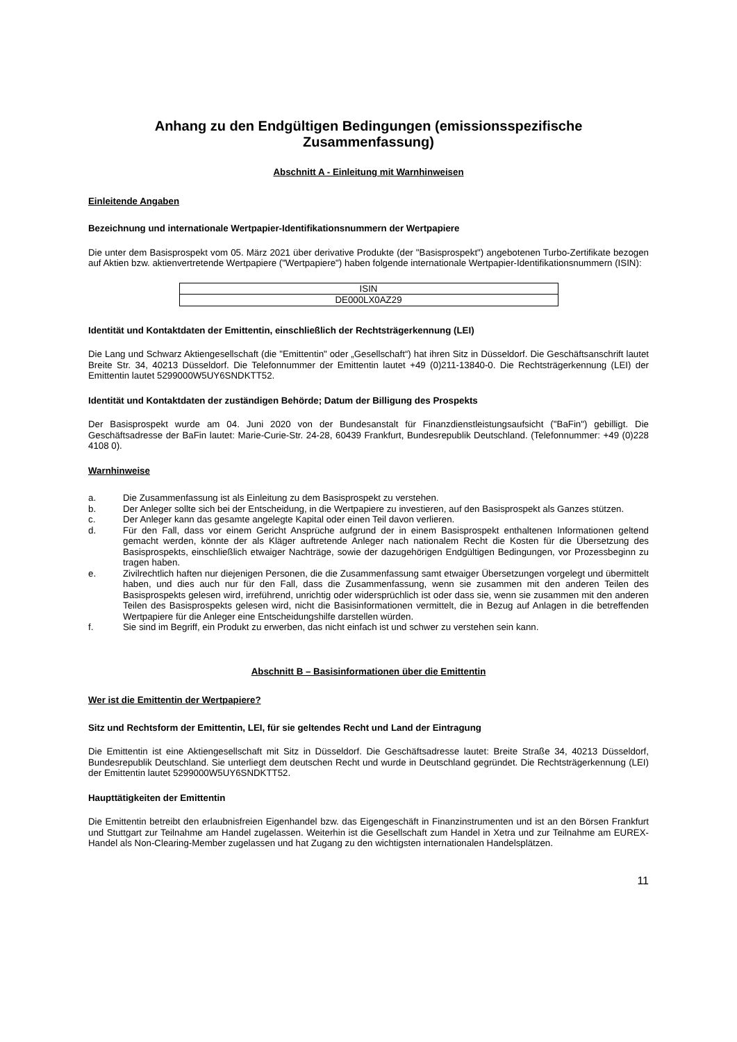Anhang zu den Endgültigen Bedingungen (emissionsspezifische
Zusammenfassung)
Abschnitt A - Einleitung mit Warnhinweisen
Einleitende Angaben
Bezeichnung und internationale Wertpapier-Identifikationsnummern der Wertpapiere
Die unter dem Basisprospekt vom 05. März 2021 über derivative Produkte (der "Basisprospekt") angebotenen Turbo-Zertifikate bezogen auf Aktien bzw. aktienvertretende Wertpapiere ("Wertpapiere") haben folgende internationale Wertpapier-Identifikationsnummern (ISIN):
| ISIN |
| --- |
| DE000LX0AZ29 |
Identität und Kontaktdaten der Emittentin, einschließlich der Rechtsträgerkennung (LEI)
Die Lang und Schwarz Aktiengesellschaft (die "Emittentin" oder „Gesellschaft“) hat ihren Sitz in Düsseldorf. Die Geschäftsanschrift lautet Breite Str. 34, 40213 Düsseldorf. Die Telefonnummer der Emittentin lautet +49 (0)211-13840-0. Die Rechtsträgerkennung (LEI) der Emittentin lautet 5299000W5UY6SNDKTT52.
Identität und Kontaktdaten der zuständigen Behörde; Datum der Billigung des Prospekts
Der Basisprospekt wurde am 04. Juni 2020 von der Bundesanstalt für Finanzdienstleistungsaufsicht ("BaFin") gebilligt. Die Geschäftsadresse der BaFin lautet: Marie-Curie-Str. 24-28, 60439 Frankfurt, Bundesrepublik Deutschland. (Telefonnummer: +49 (0)228 4108 0).
Warnhinweise
a. Die Zusammenfassung ist als Einleitung zu dem Basisprospekt zu verstehen.
b. Der Anleger sollte sich bei der Entscheidung, in die Wertpapiere zu investieren, auf den Basisprospekt als Ganzes stützen.
c. Der Anleger kann das gesamte angelegte Kapital oder einen Teil davon verlieren.
d. Für den Fall, dass vor einem Gericht Ansprüche aufgrund der in einem Basisprospekt enthaltenen Informationen geltend gemacht werden, könnte der als Kläger auftretende Anleger nach nationalem Recht die Kosten für die Übersetzung des Basisprospekts, einschließlich etwaiger Nachträge, sowie der dazugehörigen Endgültigen Bedingungen, vor Prozessbeginn zu tragen haben.
e. Zivilrechtlich haften nur diejenigen Personen, die die Zusammenfassung samt etwaiger Übersetzungen vorgelegt und übermittelt haben, und dies auch nur für den Fall, dass die Zusammenfassung, wenn sie zusammen mit den anderen Teilen des Basisprospekts gelesen wird, irreführend, unrichtig oder widersprüchlich ist oder dass sie, wenn sie zusammen mit den anderen Teilen des Basisprospekts gelesen wird, nicht die Basisinformationen vermittelt, die in Bezug auf Anlagen in die betreffenden Wertpapiere für die Anleger eine Entscheidungshilfe darstellen würden.
f. Sie sind im Begriff, ein Produkt zu erwerben, das nicht einfach ist und schwer zu verstehen sein kann.
Abschnitt B – Basisinformationen über die Emittentin
Wer ist die Emittentin der Wertpapiere?
Sitz und Rechtsform der Emittentin, LEI, für sie geltendes Recht und Land der Eintragung
Die Emittentin ist eine Aktiengesellschaft mit Sitz in Düsseldorf. Die Geschäftsadresse lautet: Breite Straße 34, 40213 Düsseldorf, Bundesrepublik Deutschland. Sie unterliegt dem deutschen Recht und wurde in Deutschland gegründet. Die Rechtsträgerkennung (LEI) der Emittentin lautet 5299000W5UY6SNDKTT52.
Haupttätigkeiten der Emittentin
Die Emittentin betreibt den erlaubnisfreien Eigenhandel bzw. das Eigengeschäft in Finanzinstrumenten und ist an den Börsen Frankfurt und Stuttgart zur Teilnahme am Handel zugelassen. Weiterhin ist die Gesellschaft zum Handel in Xetra und zur Teilnahme am EUREX-Handel als Non-Clearing-Member zugelassen und hat Zugang zu den wichtigsten internationalen Handelsplätzen.
11